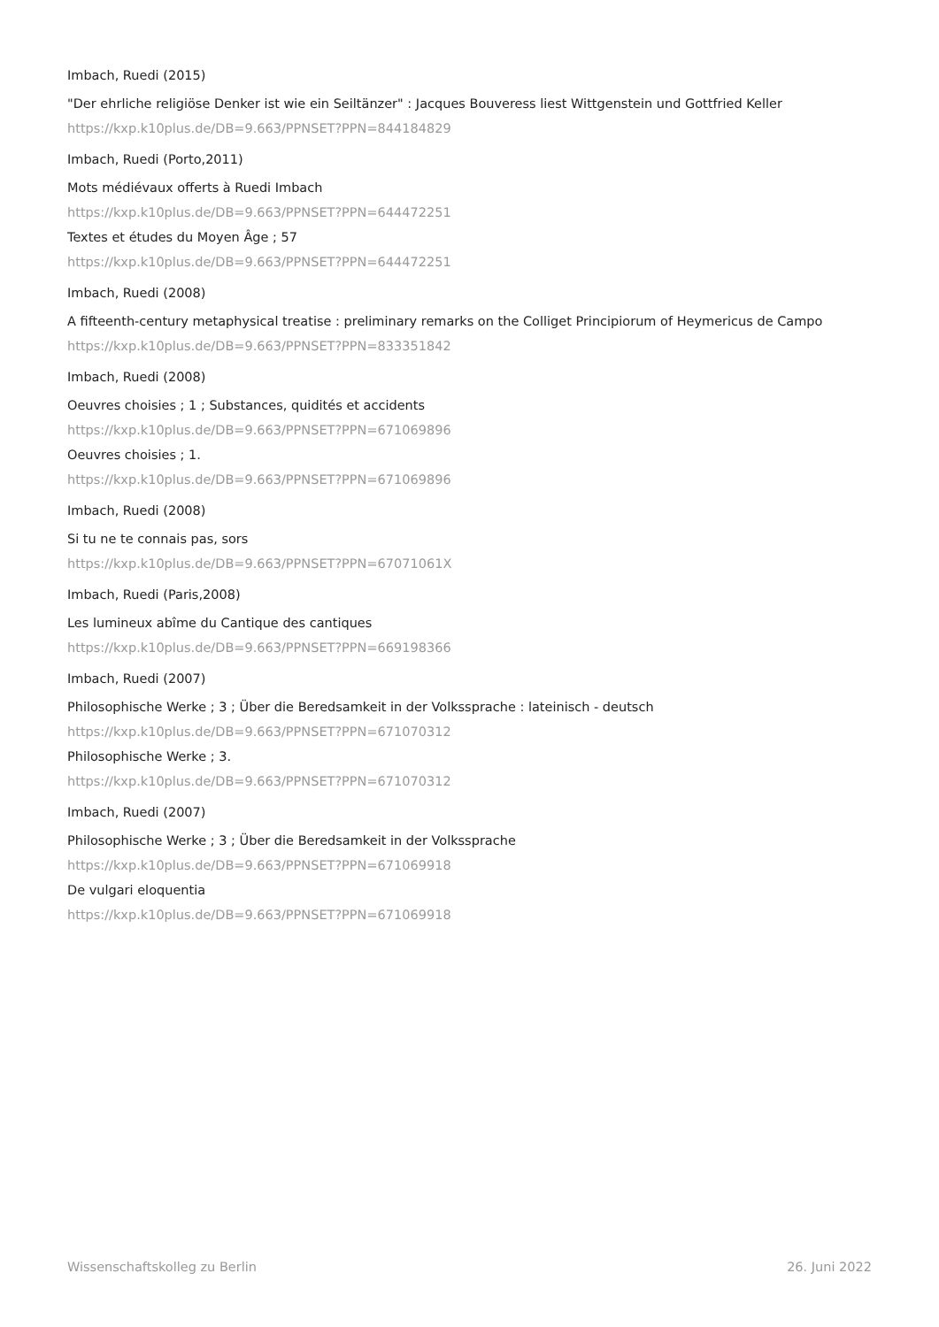Imbach, Ruedi (2015)
"Der ehrliche religiöse Denker ist wie ein Seiltänzer" : Jacques Bouveress liest Wittgenstein und Gottfried Keller
https://kxp.k10plus.de/DB=9.663/PPNSET?PPN=844184829
Imbach, Ruedi (Porto,2011)
Mots médiévaux offerts à Ruedi Imbach
https://kxp.k10plus.de/DB=9.663/PPNSET?PPN=644472251
Textes et études du Moyen Âge ; 57
https://kxp.k10plus.de/DB=9.663/PPNSET?PPN=644472251
Imbach, Ruedi (2008)
A fifteenth-century metaphysical treatise : preliminary remarks on the Colliget Principiorum of Heymericus de Campo
https://kxp.k10plus.de/DB=9.663/PPNSET?PPN=833351842
Imbach, Ruedi (2008)
Oeuvres choisies ; 1 ; Substances, quidités et accidents
https://kxp.k10plus.de/DB=9.663/PPNSET?PPN=671069896
Oeuvres choisies ; 1.
https://kxp.k10plus.de/DB=9.663/PPNSET?PPN=671069896
Imbach, Ruedi (2008)
Si tu ne te connais pas, sors
https://kxp.k10plus.de/DB=9.663/PPNSET?PPN=67071061X
Imbach, Ruedi (Paris,2008)
Les lumineux abîme du Cantique des cantiques
https://kxp.k10plus.de/DB=9.663/PPNSET?PPN=669198366
Imbach, Ruedi (2007)
Philosophische Werke ; 3 ; Über die Beredsamkeit in der Volkssprache : lateinisch - deutsch
https://kxp.k10plus.de/DB=9.663/PPNSET?PPN=671070312
Philosophische Werke ; 3.
https://kxp.k10plus.de/DB=9.663/PPNSET?PPN=671070312
Imbach, Ruedi (2007)
Philosophische Werke ; 3 ; Über die Beredsamkeit in der Volkssprache
https://kxp.k10plus.de/DB=9.663/PPNSET?PPN=671069918
De vulgari eloquentia
https://kxp.k10plus.de/DB=9.663/PPNSET?PPN=671069918
Wissenschaftskolleg zu Berlin 26. Juni 2022